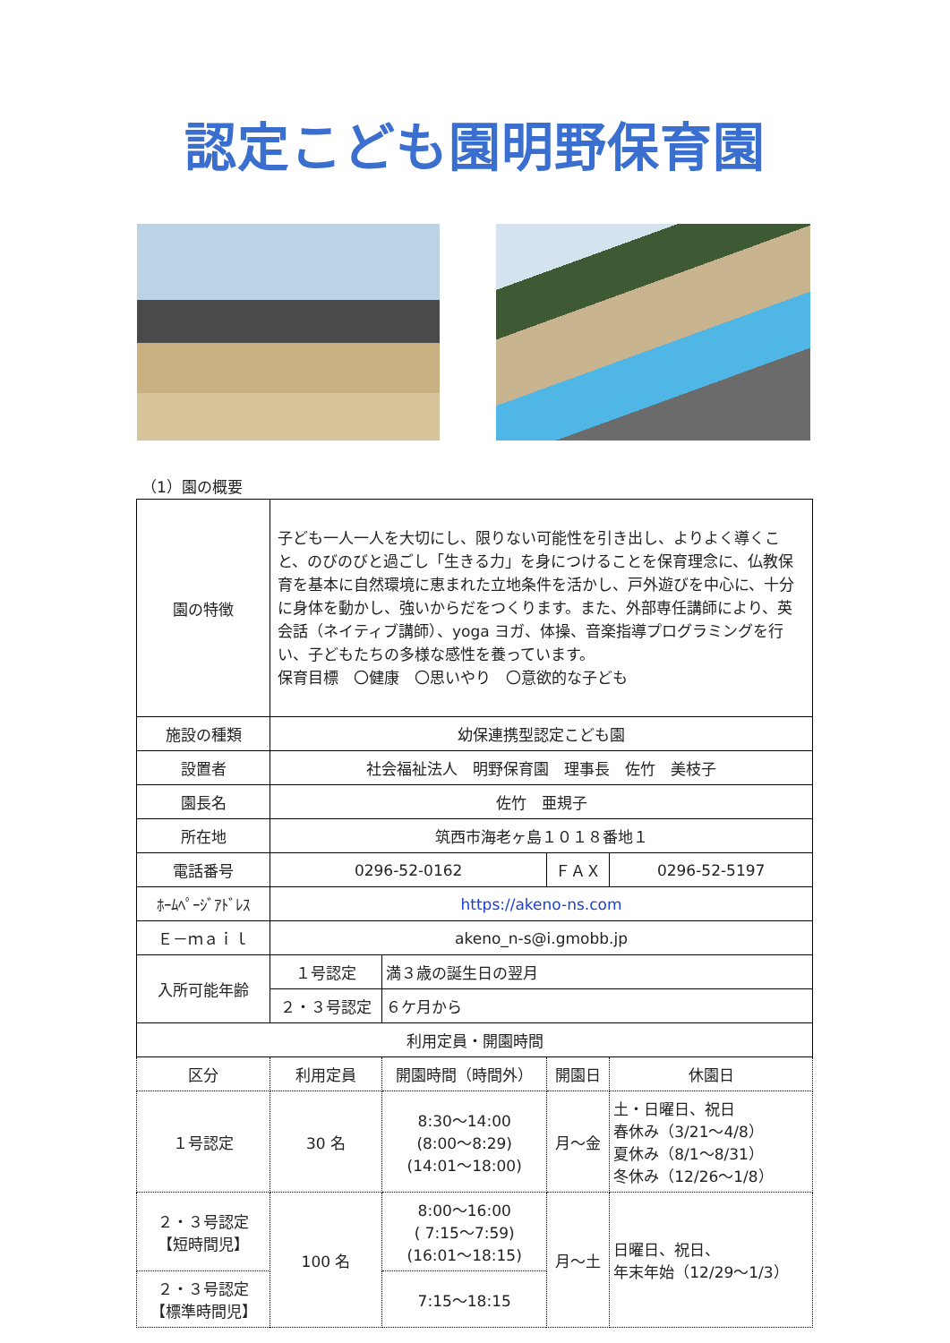認定こども園明野保育園
（1）園の概要
| 園の特徴 | 子ども一人一人を大切にし、限りない可能性を引き出し、よりよく導くこと、のびのびと過ごし「生きる力」を身につけることを保育理念に、仏教保育を基本に自然環境に恵まれた立地条件を活かし、戸外遊びを中心に、十分に身体を動かし、強いからだをつくります。また、外部専任講師により、英会話（ネイティブ講師）、yoga ヨガ、体操、音楽指導プログラミングを行い、子どもたちの多様な感性を養っています。 保育目標 〇健康 〇思いやり 〇意欲的な子ども | | | |
| 施設の種類 | 幼保連携型認定こども園 | | | |
| 設置者 | 社会福祉法人 明野保育園 理事長 佐竹 美枝子 | | | |
| 園長名 | 佐竹 亜規子 | | | |
| 所在地 | 筑西市海老ヶ島１０１８番地１ | | | |
| 電話番号 | 0296-52-0162 | | ＦＡＸ | 0296-52-5197 |
| ﾎｰﾑﾍﾟｰｼﾞｱﾄﾞﾚｽ | https://akeno-ns.com | | | |
| Ｅ－ｍａｉｌ | akeno_n-s@i.gmobb.jp | | | |
| 入所可能年齢 | １号認定 | 満３歳の誕生日の翌月 | | |
| | ２・３号認定 | ６ケ月から | | |
| 利用定員・開園時間 | | | | |
| 区分 | 利用定員 | 開園時間（時間外） | 開園日 | 休園日 |
| １号認定 | 30 名 | 8:30～14:00 (8:00～8:29) (14:01～18:00) | 月～金 | 土・日曜日、祝日 春休み（3/21～4/8） 夏休み（8/1～8/31） 冬休み（12/26～1/8） |
| ２・３号認定 【短時間児】 | 100 名 | 8:00～16:00 ( 7:15～7:59) (16:01～18:15) | 月～土 | 日曜日、祝日、 年末年始（12/29～1/3） |
| ２・３号認定 【標準時間児】 | | 7:15～18:15 | | |